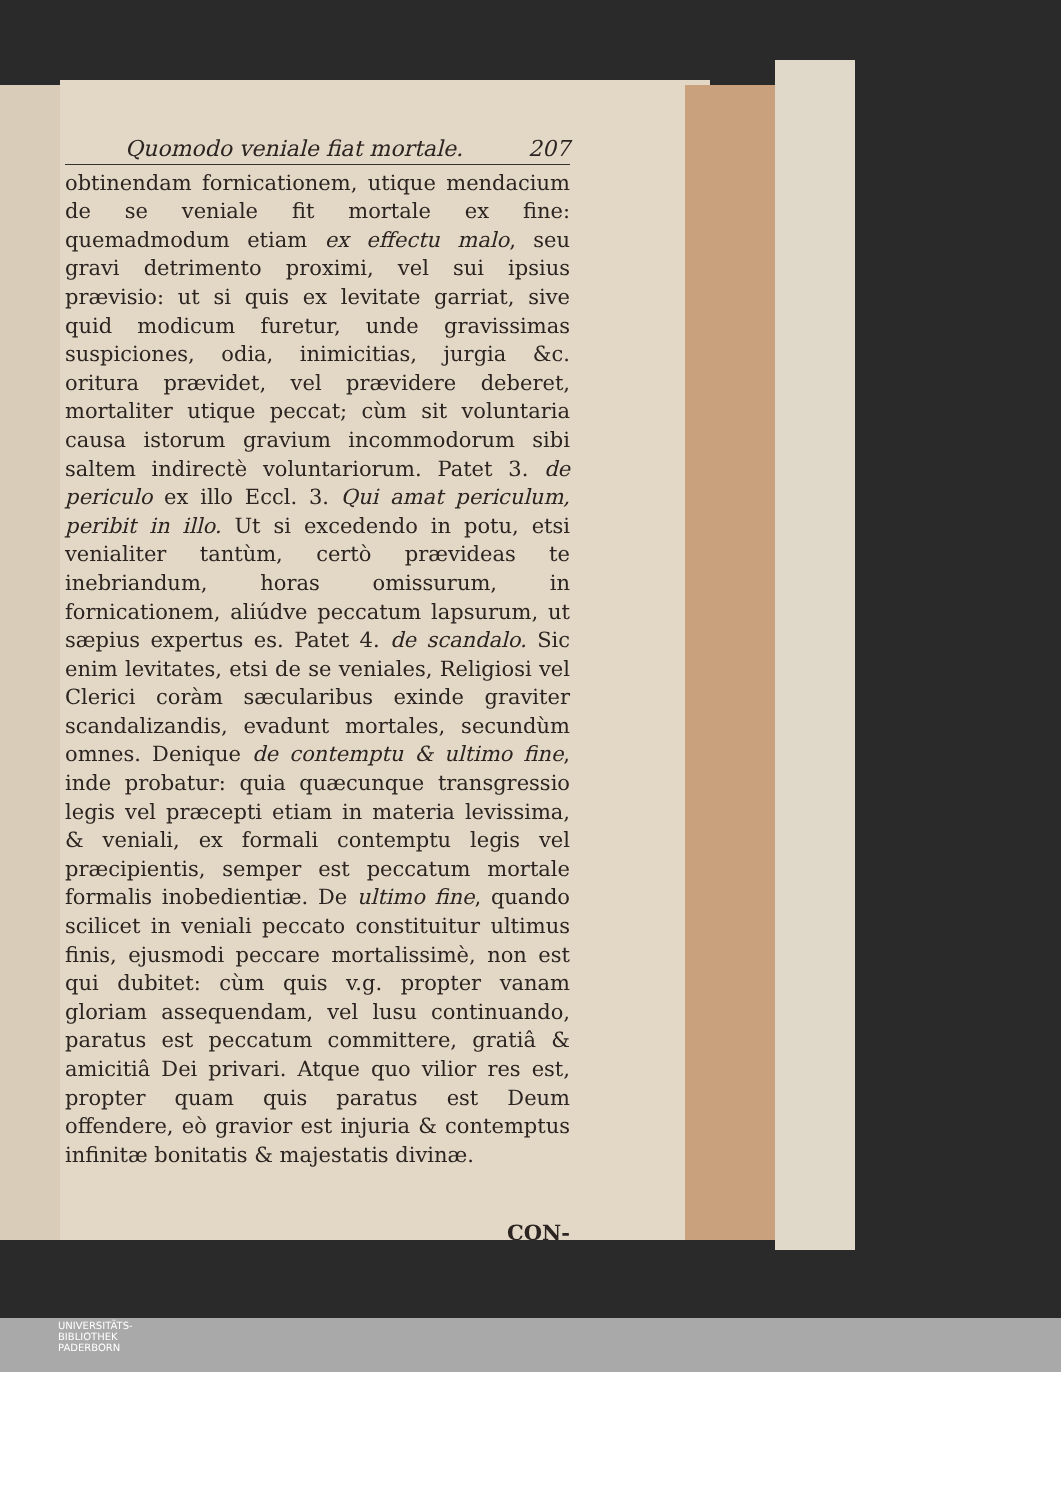Quomodo veniale fiat mortale. 207
obtinendam fornicationem, utique mendacium de se veniale fit mortale ex fine: quemadmodum etiam ex effectu malo, seu gravi detrimento proximi, vel sui ipsius prævisio: ut si quis ex levitate garriat, sive quid modicum furetur, unde gravissimas suspiciones, odia, inimicitias, jurgia &c. oritura prævidet, vel prævidere deberet, mortaliter utique peccat; cùm sit voluntaria causa istorum gravium incommodorum sibi saltem indirectè voluntariorum. Patet 3. de periculo ex illo Eccl. 3. Qui amat periculum, peribit in illo. Ut si excedendo in potu, etsi venialiter tantùm, certò prævideas te inebriandum, horas omissurum, in fornicationem, aliúdve peccatum lapsurum, ut sæpius expertus es. Patet 4. de scandalo. Sic enim levitates, etsi de se veniales, Religiosi vel Clerici coràm sæcularibus exinde graviter scandalizandis, evadunt mortales, secundùm omnes. Denique de contemptu & ultimo fine, inde probatur: quia quæcunque transgressio legis vel præcepti etiam in materia levissima, & veniali, ex formali contemptu legis vel præcipientis, semper est peccatum mortale formalis inobedientiæ. De ultimo fine, quando scilicet in veniali peccato constituitur ultimus finis, ejusmodi peccare mortalissimè, non est qui dubitet: cùm quis v.g. propter vanam gloriam assequendam, vel lusu continuando, paratus est peccatum committere, gratiâ & amicitiâ Dei privari. Atque quo vilior res est, propter quam quis paratus est Deum offendere, eò gravior est injuria & contemptus infinitæ bonitatis & majestatis divinæ.
CON-
UNIVERSITÄTS-
BIBLIOTHEK
PADERBORN